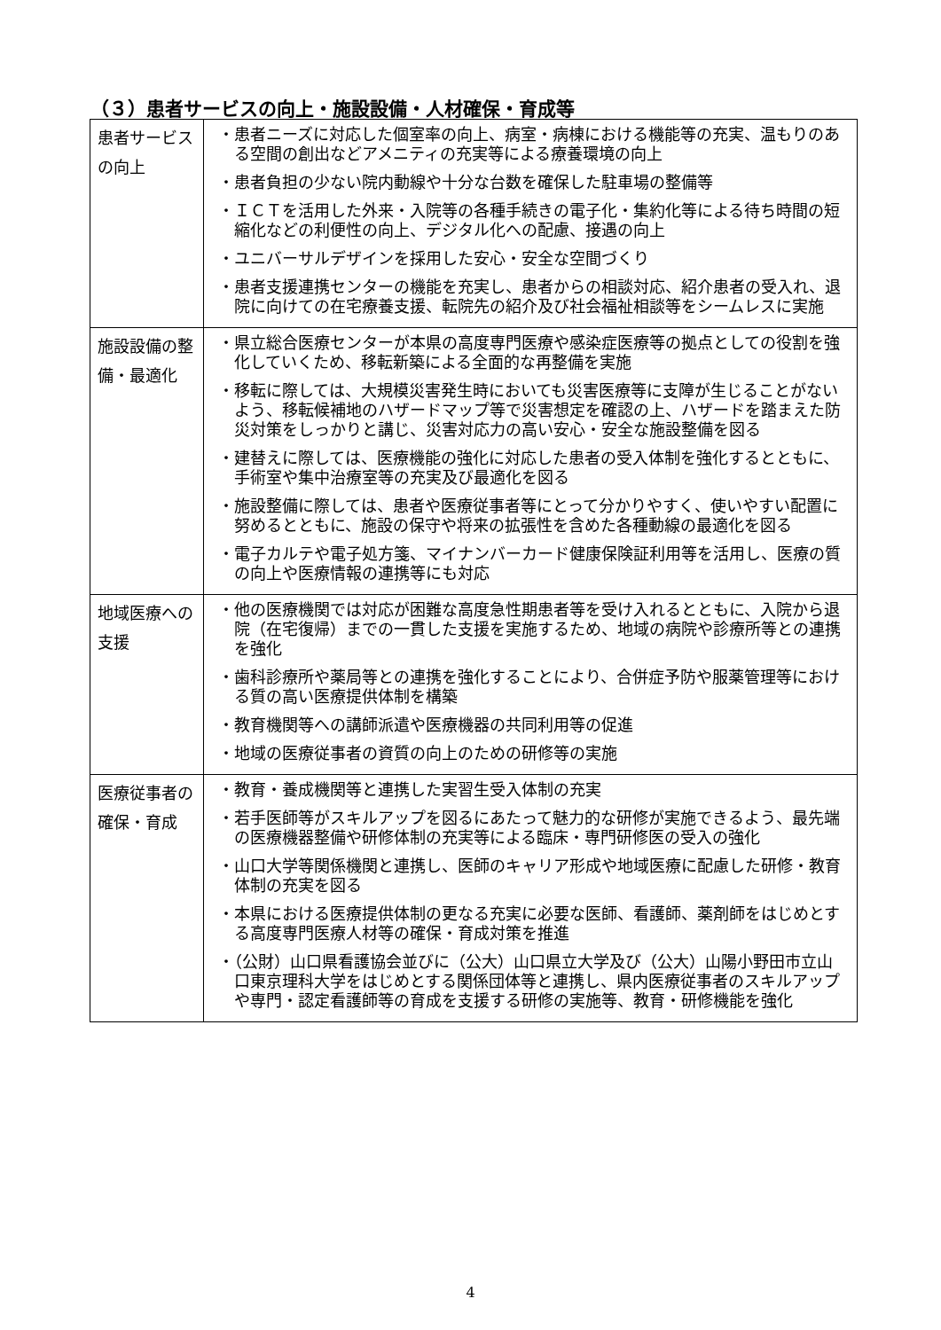（３）患者サービスの向上・施設設備・人材確保・育成等
| 患者サービスの向上 | ・患者ニーズに対応した個室率の向上、病室・病棟における機能等の充実、温もりのある空間の創出などアメニティの充実等による療養環境の向上 ・患者負担の少ない院内動線や十分な台数を確保した駐車場の整備等 ・ＩＣＴを活用した外来・入院等の各種手続きの電子化・集約化等による待ち時間の短縮化などの利便性の向上、デジタル化への配慮、接遇の向上 ・ユニバーサルデザインを採用した安心・安全な空間づくり ・患者支援連携センターの機能を充実し、患者からの相談対応、紹介患者の受入れ、退院に向けての在宅療養支援、転院先の紹介及び社会福祉相談等をシームレスに実施 |
| 施設設備の整備・最適化 | ・県立総合医療センターが本県の高度専門医療や感染症医療等の拠点としての役割を強化していくため、移転新築による全面的な再整備を実施 ・移転に際しては、大規模災害発生時においても災害医療等に支障が生じることがないよう、移転候補地のハザードマップ等で災害想定を確認の上、ハザードを踏まえた防災対策をしっかりと講じ、災害対応力の高い安心・安全な施設整備を図る ・建替えに際しては、医療機能の強化に対応した患者の受入体制を強化するとともに、手術室や集中治療室等の充実及び最適化を図る ・施設整備に際しては、患者や医療従事者等にとって分かりやすく、使いやすい配置に努めるとともに、施設の保守や将来の拡張性を含めた各種動線の最適化を図る ・電子カルテや電子処方箋、マイナンバーカード健康保険証利用等を活用し、医療の質の向上や医療情報の連携等にも対応 |
| 地域医療への支援 | ・他の医療機関では対応が困難な高度急性期患者等を受け入れるとともに、入院から退院（在宅復帰）までの一貫した支援を実施するため、地域の病院や診療所等との連携を強化 ・歯科診療所や薬局等との連携を強化することにより、合併症予防や服薬管理等における質の高い医療提供体制を構築 ・教育機関等への講師派遣や医療機器の共同利用等の促進 ・地域の医療従事者の資質の向上のための研修等の実施 |
| 医療従事者の確保・育成 | ・教育・養成機関等と連携した実習生受入体制の充実 ・若手医師等がスキルアップを図るにあたって魅力的な研修が実施できるよう、最先端の医療機器整備や研修体制の充実等による臨床・専門研修医の受入の強化 ・山口大学等関係機関と連携し、医師のキャリア形成や地域医療に配慮した研修・教育体制の充実を図る ・本県における医療提供体制の更なる充実に必要な医師、看護師、薬剤師をはじめとする高度専門医療人材等の確保・育成対策を推進 ・（公財）山口県看護協会並びに（公大）山口県立大学及び（公大）山陽小野田市立山口東京理科大学をはじめとする関係団体等と連携し、県内医療従事者のスキルアップや専門・認定看護師等の育成を支援する研修の実施等、教育・研修機能を強化 |
4